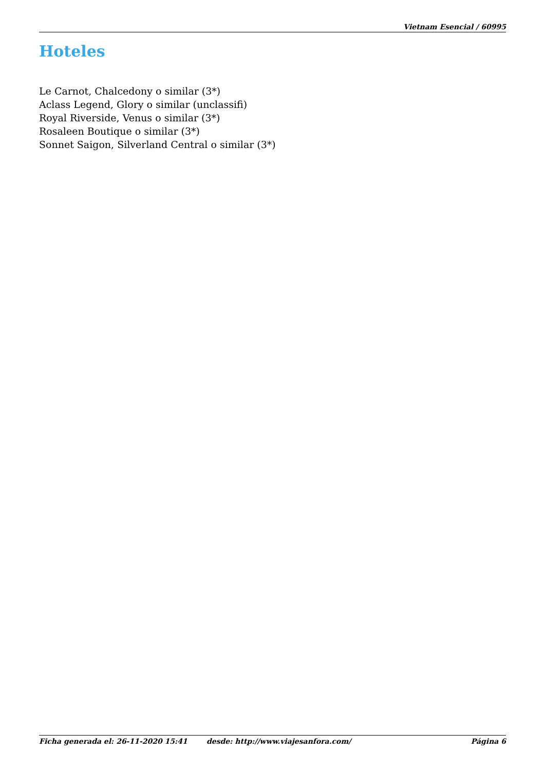Vietnam Esencial / 60995
Hoteles
Le Carnot, Chalcedony o similar (3*)
Aclass Legend, Glory o similar (unclassifi)
Royal Riverside, Venus o similar (3*)
Rosaleen Boutique o similar (3*)
Sonnet Saigon, Silverland Central o similar (3*)
Ficha generada el: 26-11-2020 15:41 desde: http://www.viajesanfora.com/ Página 6